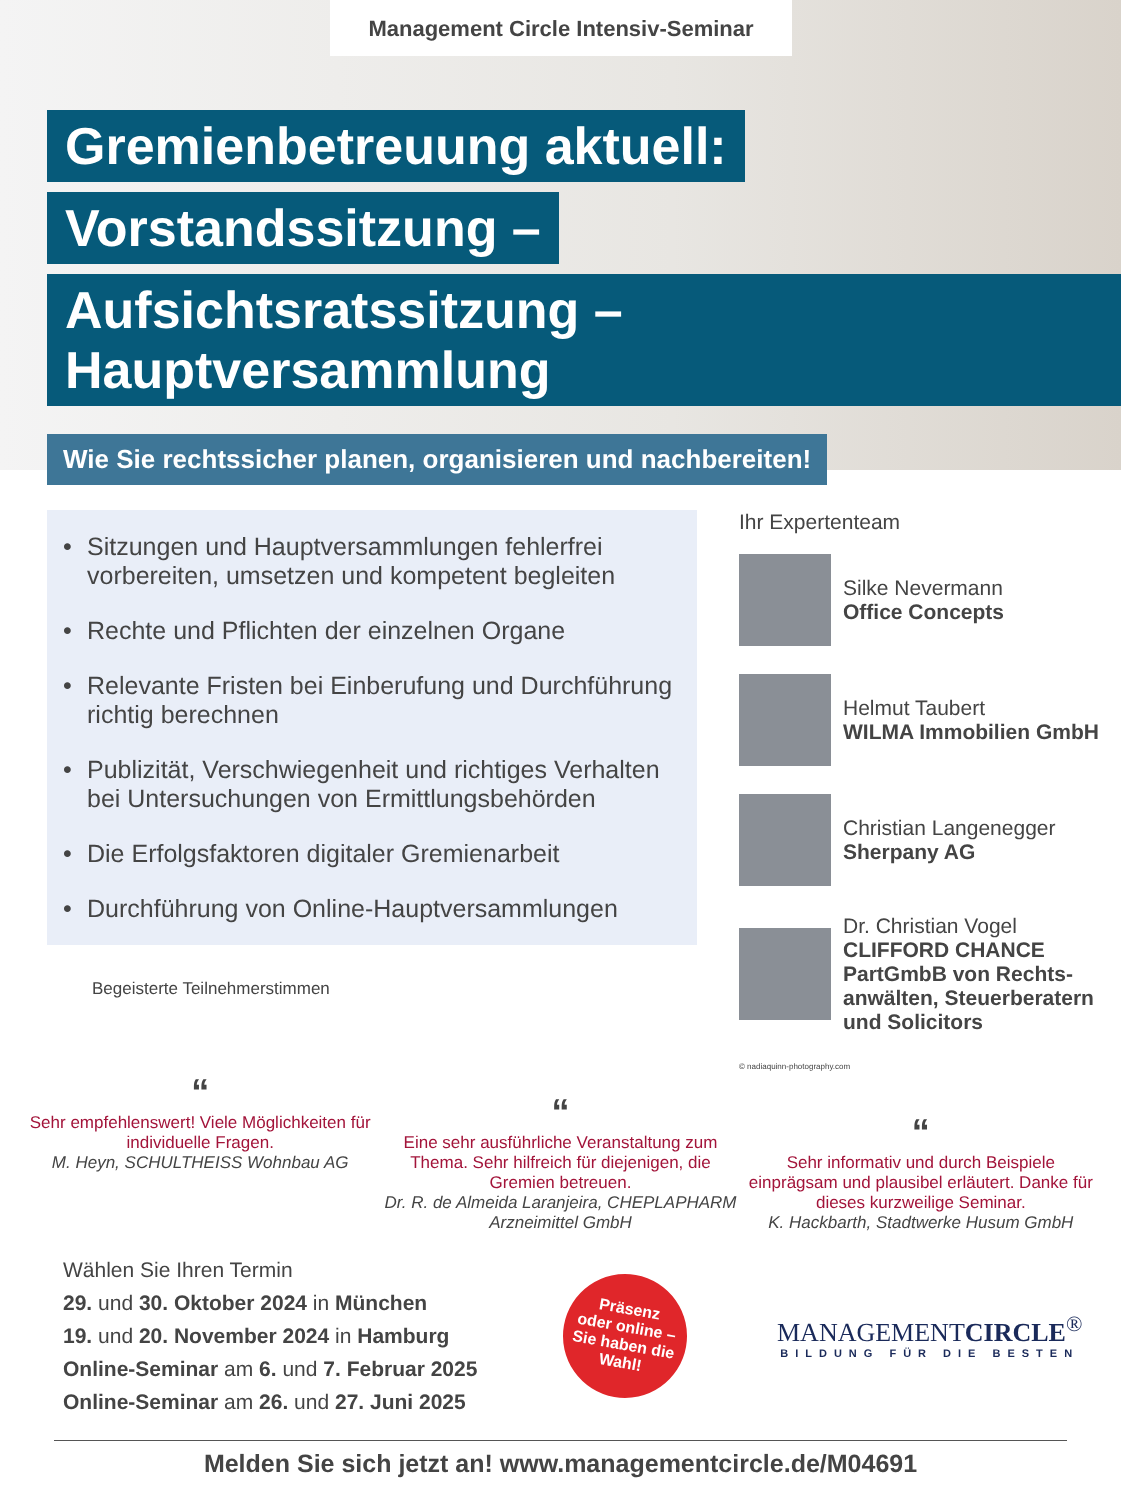Management Circle Intensiv-Seminar
Gremienbetreuung aktuell:
Vorstandssitzung –
Aufsichtsratssitzung – Hauptversammlung
Wie Sie rechtssicher planen, organisieren und nachbereiten!
• Sitzungen und Hauptversammlungen fehlerfrei vorbereiten, umsetzen und kompetent begleiten
• Rechte und Pflichten der einzelnen Organe
• Relevante Fristen bei Einberufung und Durchführung richtig berechnen
• Publizität, Verschwiegenheit und richtiges Verhalten bei Untersuchungen von Ermittlungsbehörden
• Die Erfolgsfaktoren digitaler Gremienarbeit
• Durchführung von Online-Hauptversammlungen
Begeisterte Teilnehmerstimmen
Ihr Expertenteam
Silke Nevermann
Office Concepts
Helmut Taubert
WILMA Immobilien GmbH
Christian Langenegger
Sherpany AG
Dr. Christian Vogel
CLIFFORD CHANCE PartGmbB von Rechts­anwälten, Steuerberatern und Solicitors
© nadiaquinn-photography.com
“
Sehr empfehlenswert! Viele Möglichkeiten für individuelle Fragen.
M. Heyn, SCHULTHEISS Wohnbau AG
“
Eine sehr ausführliche Veranstaltung zum Thema. Sehr hilfreich für diejenigen, die Gremien betreuen.
Dr. R. de Almeida Laranjeira, CHEPLAPHARM Arzneimittel GmbH
“
Sehr informativ und durch Beispiele einprägsam und plausibel erläutert. Danke für dieses kurzweilige Seminar.
K. Hackbarth, Stadtwerke Husum GmbH
Wählen Sie Ihren Termin
29. und 30. Oktober 2024 in München
19. und 20. November 2024 in Hamburg
Online-Seminar am 6. und 7. Februar 2025
Online-Seminar am 26. und 27. Juni 2025
Präsenz
oder online –
Sie haben die
Wahl!
MANAGEMENTCIRCLE<sup>®</sup>
BILDUNG FÜR DIE BESTEN
Melden Sie sich jetzt an! www.managementcircle.de/M04691